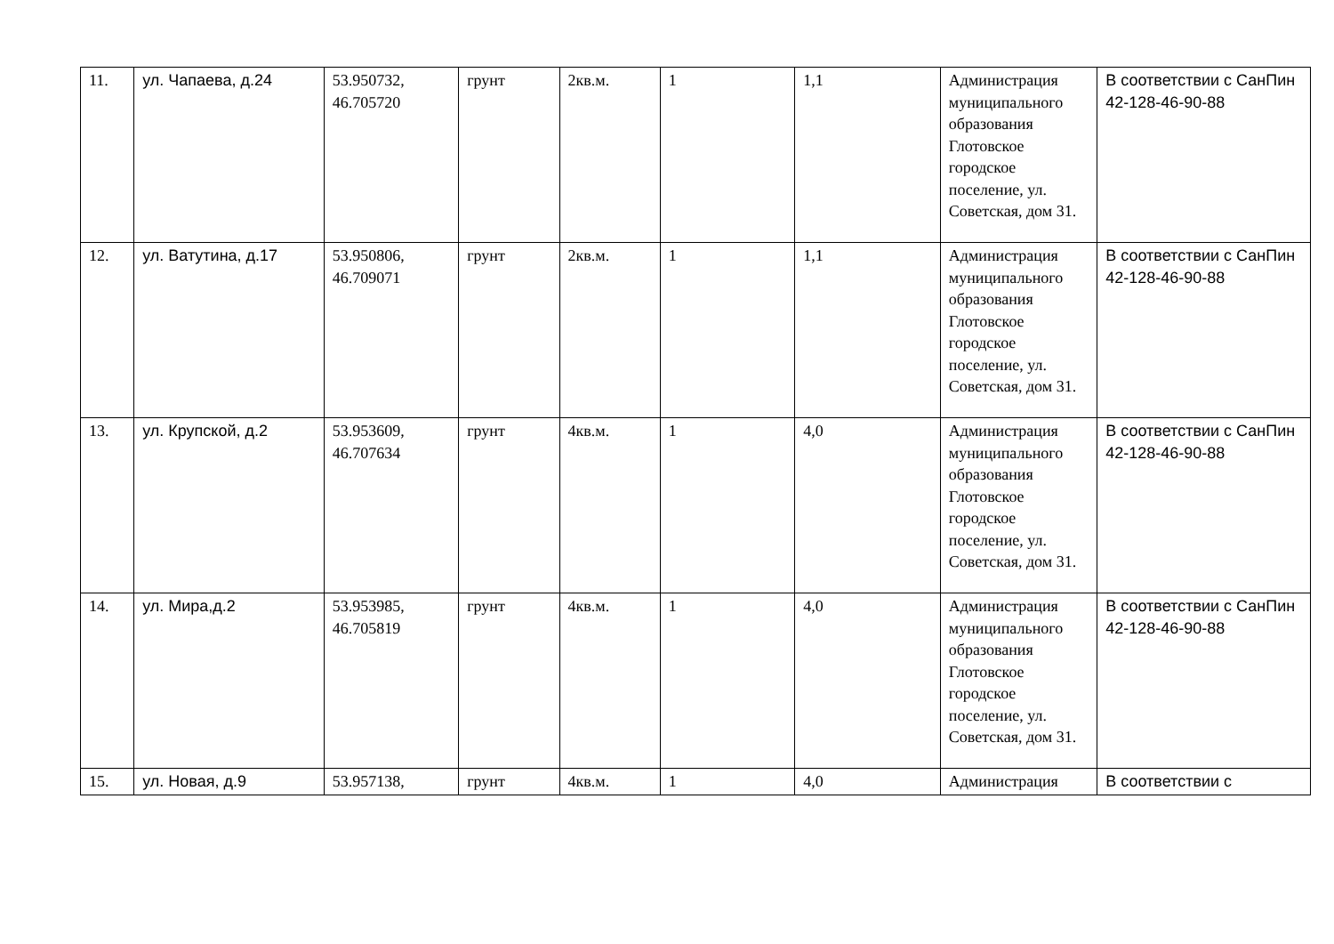| 11. | ул. Чапаева, д.24 | 53.950732, 46.705720 | грунт | 2кв.м. | 1 | 1,1 | Администрация муниципального образования Глотовское городское поселение, ул. Советская, дом 31. | В соответствии с СанПин 42-128-46-90-88 |
| 12. | ул. Ватутина, д.17 | 53.950806, 46.709071 | грунт | 2кв.м. | 1 | 1,1 | Администрация муниципального образования Глотовское городское поселение, ул. Советская, дом 31. | В соответствии с СанПин 42-128-46-90-88 |
| 13. | ул. Крупской, д.2 | 53.953609, 46.707634 | грунт | 4кв.м. | 1 | 4,0 | Администрация муниципального образования Глотовское городское поселение, ул. Советская, дом 31. | В соответствии с СанПин 42-128-46-90-88 |
| 14. | ул. Мира,д.2 | 53.953985, 46.705819 | грунт | 4кв.м. | 1 | 4,0 | Администрация муниципального образования Глотовское городское поселение, ул. Советская, дом 31. | В соответствии с СанПин 42-128-46-90-88 |
| 15. | ул. Новая, д.9 | 53.957138, | грунт | 4кв.м. | 1 | 4,0 | Администрация | В соответствии с |